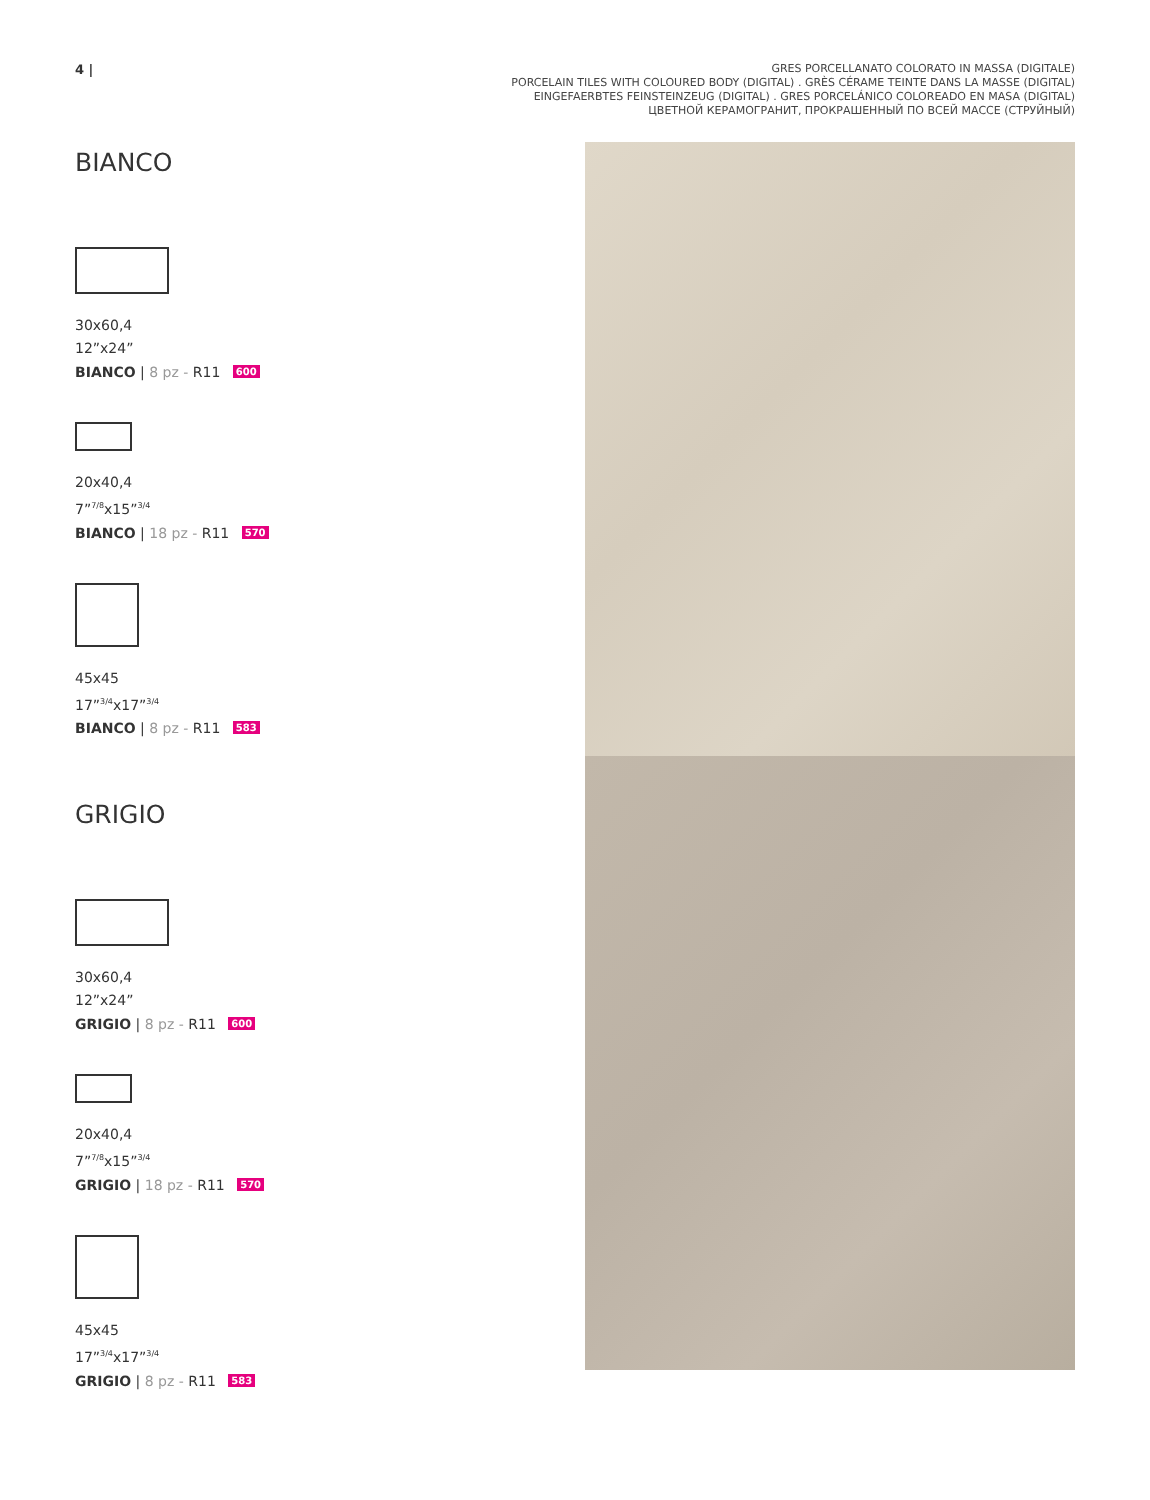4 |
GRES PORCELLANATO COLORATO IN MASSA (DIGITALE)
PORCELAIN TILES WITH COLOURED BODY (DIGITAL) . GRÈS CÉRAME TEINTE DANS LA MASSE (DIGITAL)
EINGEFAERBTES FEINSTEINZEUG (DIGITAL) . GRES PORCELÁNICO COLOREADO EN MASA (DIGITAL)
ЦВЕТНОЙ КЕРАМОГРАНИТ, ПРОКРАШЕННЫЙ ПО ВСЕЙ МАССЕ (СТРУЙНЫЙ)
BIANCO
30x60,4
12”x24”
BIANCO | 8 pz - R11 600
20x40,4
7”<sup>7/8</sup>x15”<sup>3/4</sup>
BIANCO | 18 pz - R11 570
45x45
17”<sup>3/4</sup>x17”<sup>3/4</sup>
BIANCO | 8 pz - R11 583
GRIGIO
30x60,4
12”x24”
GRIGIO | 8 pz - R11 600
20x40,4
7”<sup>7/8</sup>x15”<sup>3/4</sup>
GRIGIO | 18 pz - R11 570
45x45
17”<sup>3/4</sup>x17”<sup>3/4</sup>
GRIGIO | 8 pz - R11 583